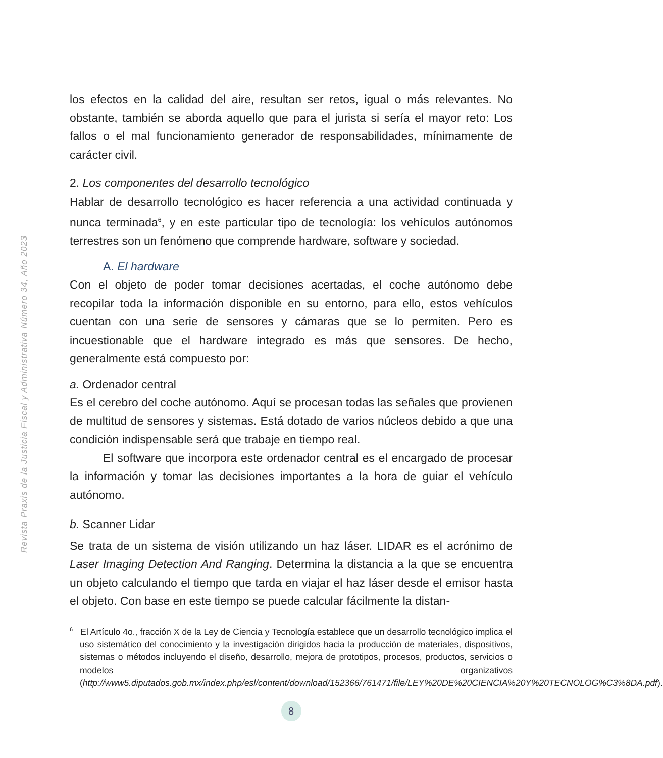Revista Praxis de la Justicia Fiscal y Administrativa Número 34, Año 2023
los efectos en la calidad del aire, resultan ser retos, igual o más relevantes. No obstante, también se aborda aquello que para el jurista si sería el mayor reto: Los fallos o el mal funcionamiento generador de responsabilidades, mínimamente de carácter civil.
2. Los componentes del desarrollo tecnológico
Hablar de desarrollo tecnológico es hacer referencia a una actividad continuada y nunca terminada<sup>6</sup>, y en este particular tipo de tecnología: los vehículos autónomos terrestres son un fenómeno que comprende hardware, software y sociedad.
A. El hardware
Con el objeto de poder tomar decisiones acertadas, el coche autónomo debe recopilar toda la información disponible en su entorno, para ello, estos vehículos cuentan con una serie de sensores y cámaras que se lo permiten. Pero es incuestionable que el hardware integrado es más que sensores. De hecho, generalmente está compuesto por:
a. Ordenador central
Es el cerebro del coche autónomo. Aquí se procesan todas las señales que provienen de multitud de sensores y sistemas. Está dotado de varios núcleos debido a que una condición indispensable será que trabaje en tiempo real.
El software que incorpora este ordenador central es el encargado de procesar la información y tomar las decisiones importantes a la hora de guiar el vehículo autónomo.
b. Scanner Lidar
Se trata de un sistema de visión utilizando un haz láser. LIDAR es el acrónimo de Laser Imaging Detection And Ranging. Determina la distancia a la que se encuentra un objeto calculando el tiempo que tarda en viajar el haz láser desde el emisor hasta el objeto. Con base en este tiempo se puede calcular fácilmente la distan-
<sup>6</sup> El Artículo 4o., fracción X de la Ley de Ciencia y Tecnología establece que un desarrollo tecnológico implica el uso sistemático del conocimiento y la investigación dirigidos hacia la producción de materiales, dispositivos, sistemas o métodos incluyendo el diseño, desarrollo, mejora de prototipos, procesos, productos, servicios o modelos organizativos (http://www5.diputados.gob.mx/index.php/esl/content/download/152366/761471/file/LEY%20DE%20CIENCIA%20Y%20TECNOLOG%C3%8DA.pdf).
8